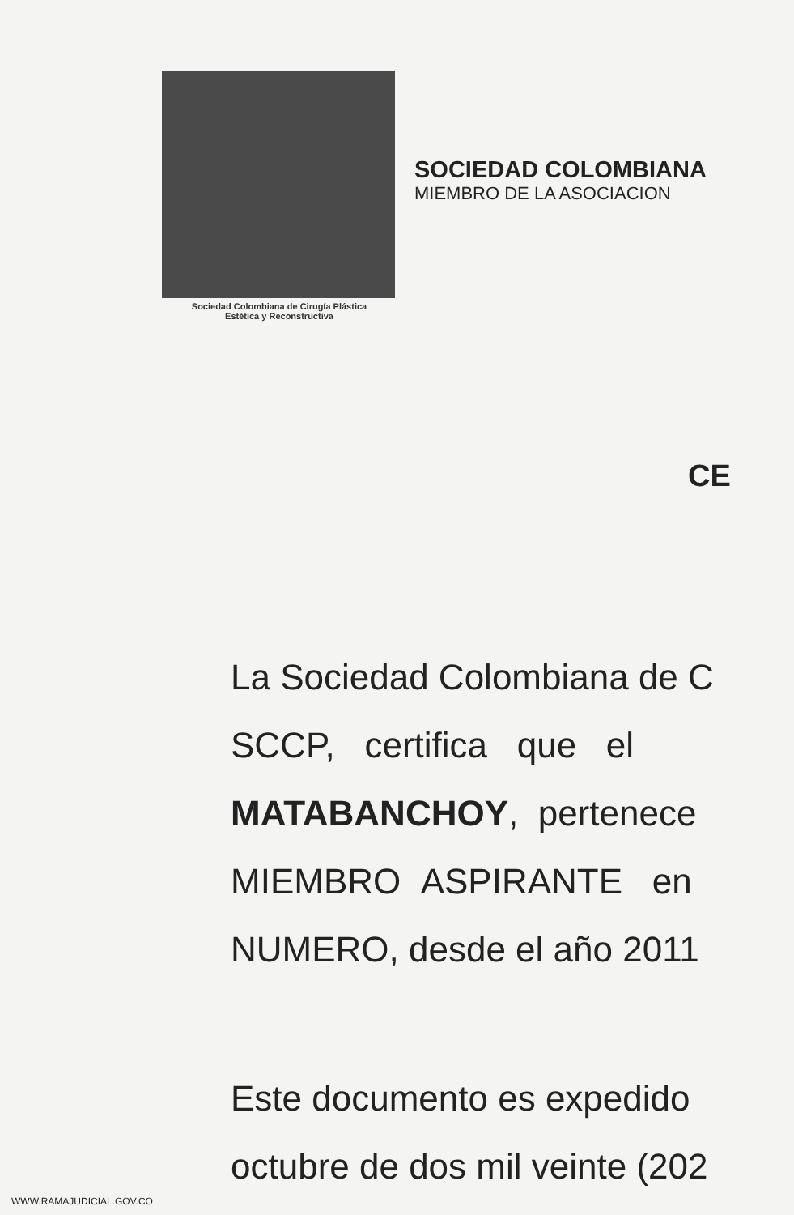Sociedad Colombiana de Cirugía Plástica
Estética y Reconstructiva
SOCIEDAD COLOMBIANA
MIEMBRO DE LA ASOCIACION
CE
La Sociedad Colombiana de C
SCCP, certifica que el
MATABANCHOY, pertenece
MIEMBRO ASPIRANTE en
NUMERO, desde el año 2011
Este documento es expedido
octubre de dos mil veinte (202
WWW.RAMAJUDICIAL.GOV.CO